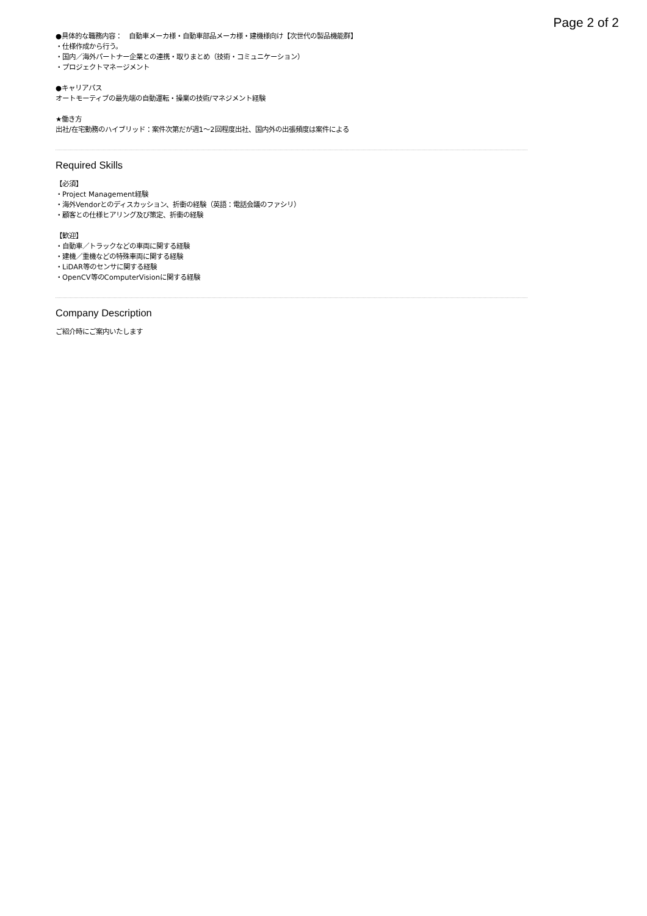Page 2 of 2
●具体的な職務内容：　自動車メーカ様・自動車部品メーカ様・建機様向け【次世代の製品機能群】
・仕様作成から行う。
・国内／海外パートナー企業との連携・取りまとめ（技術・コミュニケーション）
・プロジェクトマネージメント
●キャリアパス
オートモーティブの最先端の自動運転・操業の技術/マネジメント経験
★働き方
出社/在宅勤務のハイブリッド：案件次第だが週1〜2回程度出社、国内外の出張頻度は案件による
Required Skills
【必須】
・Project Management経験
・海外Vendorとのディスカッション、折衝の経験（英語：電話会議のファシリ）
・顧客との仕様ヒアリング及び策定、折衝の経験
【歓迎】
・自動車／トラックなどの車両に関する経験
・建機／重機などの特殊車両に関する経験
・LiDAR等のセンサに関する経験
・OpenCV等のComputerVisionに関する経験
Company Description
ご紹介時にご案内いたします